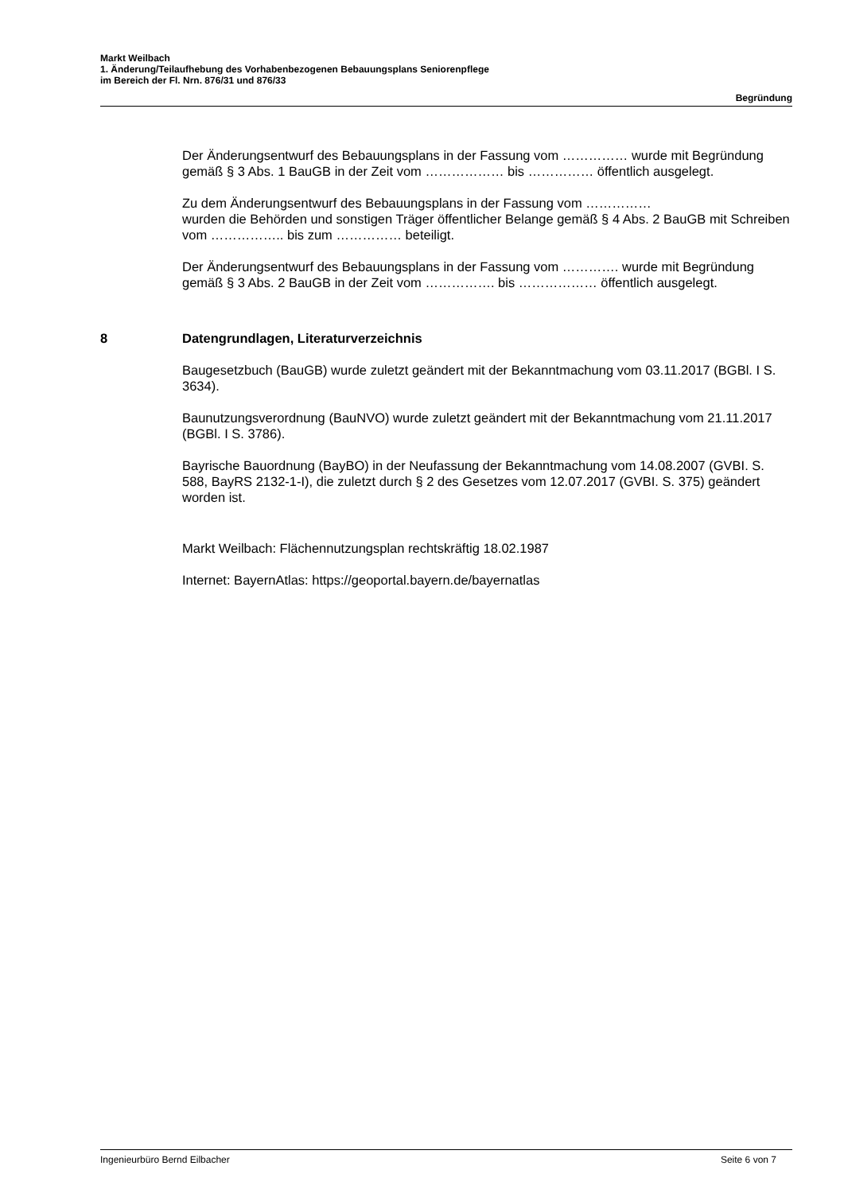Markt Weilbach
1. Änderung/Teilaufhebung des Vorhabenbezogenen Bebauungsplans Seniorenpflege
im Bereich der Fl. Nrn. 876/31 und 876/33
Begründung
Der Änderungsentwurf des Bebauungsplans in der Fassung vom …………… wurde mit Begründung gemäß § 3 Abs. 1 BauGB in der Zeit vom ……………… bis …………… öffentlich ausgelegt.
Zu dem Änderungsentwurf des Bebauungsplans in der Fassung vom ……………
wurden die Behörden und sonstigen Träger öffentlicher Belange gemäß § 4 Abs. 2 BauGB mit Schreiben vom …………….. bis zum …………… beteiligt.
Der Änderungsentwurf des Bebauungsplans in der Fassung vom …………. wurde mit Begründung gemäß § 3 Abs. 2 BauGB in der Zeit vom ……………. bis ……………… öffentlich ausgelegt.
8 Datengrundlagen, Literaturverzeichnis
Baugesetzbuch (BauGB) wurde zuletzt geändert mit der Bekanntmachung vom 03.11.2017 (BGBl. I S. 3634).
Baunutzungsverordnung (BauNVO) wurde zuletzt geändert mit der Bekanntmachung vom 21.11.2017 (BGBl. I S. 3786).
Bayrische Bauordnung (BayBO) in der Neufassung der Bekanntmachung vom 14.08.2007 (GVBI. S. 588, BayRS 2132-1-I), die zuletzt durch § 2 des Gesetzes vom 12.07.2017 (GVBI. S. 375) geändert worden ist.
Markt Weilbach: Flächennutzungsplan rechtskräftig 18.02.1987
Internet: BayernAtlas: https://geoportal.bayern.de/bayernatlas
Ingenieurbüro Bernd Eilbacher Seite 6 von 7